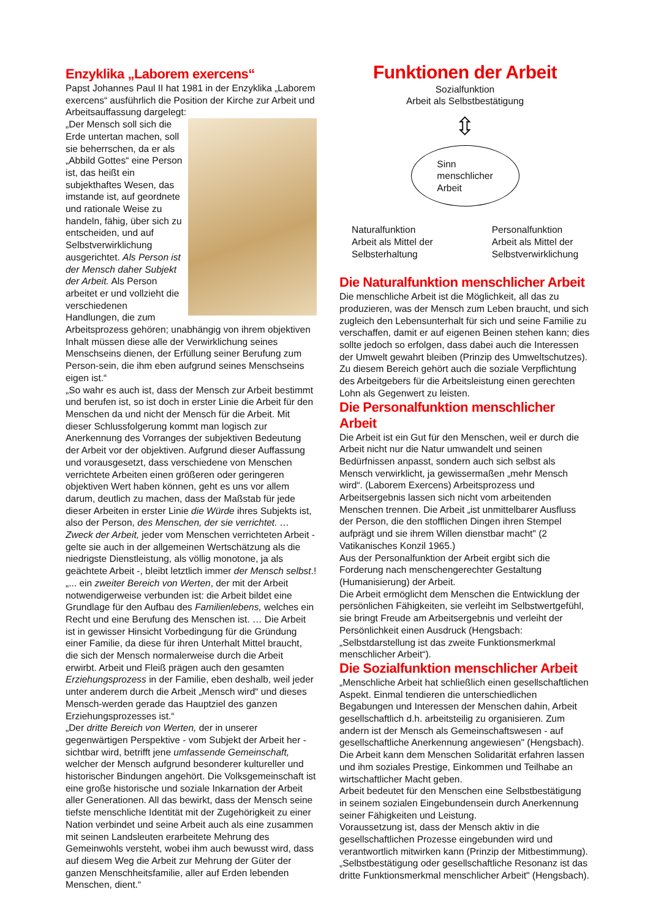Enzyklika „Laborem exercens“
Papst Johannes Paul II hat 1981 in der Enzyklika „Laborem exercens“ ausführlich die Position der Kirche zur Arbeit und Arbeitsauffassung dargelegt:
„Der Mensch soll sich die Erde untertan machen, soll sie beherrschen, da er als „Abbild Gottes“ eine Person ist, das heißt ein subjekthaftes Wesen, das imstande ist, auf geordnete und rationale Weise zu handeln, fähig, über sich zu entscheiden, und auf Selbstverwirklichung ausgerichtet. Als Person ist der Mensch daher Subjekt der Arbeit. Als Person arbeitet er und vollzieht die verschiedenen Handlungen, die zum Arbeitsprozess gehören; unabhängig von ihrem objektiven Inhalt müssen diese alle der Verwirklichung seines Menschseins dienen, der Erfüllung seiner Berufung zum Person-sein, die ihm eben aufgrund seines Menschseins eigen ist.“
„So wahr es auch ist, dass der Mensch zur Arbeit bestimmt und berufen ist, so ist doch in erster Linie die Arbeit für den Menschen da und nicht der Mensch für die Arbeit. Mit dieser Schlussfolgerung kommt man logisch zur Anerkennung des Vorranges der subjektiven Bedeutung der Arbeit vor der objektiven. Aufgrund dieser Auffassung und vorausgesetzt, dass verschiedene von Menschen verrichtete Arbeiten einen größeren oder geringeren objektiven Wert haben können, geht es uns vor allem darum, deutlich zu machen, dass der Maßstab für jede dieser Arbeiten in erster Linie die Würde ihres Subjekts ist, also der Person, des Menschen, der sie verrichtet. … Zweck der Arbeit, jeder vom Menschen verrichteten Arbeit - gelte sie auch in der allgemeinen Wertschätzung als die niedrigste Dienstleistung, als völlig monotone, ja als geächtete Arbeit -, bleibt letztlich immer der Mensch selbst.!
„... ein zweiter Bereich von Werten, der mit der Arbeit notwendigerweise verbunden ist: die Arbeit bildet eine Grundlage für den Aufbau des Familienlebens, welches ein Recht und eine Berufung des Menschen ist. … Die Arbeit ist in gewisser Hinsicht Vorbedingung für die Gründung einer Familie, da diese für ihren Unterhalt Mittel braucht, die sich der Mensch normalerweise durch die Arbeit erwirbt. Arbeit und Fleiß prägen auch den gesamten Erziehungsprozess in der Familie, eben deshalb, weil jeder unter anderem durch die Arbeit „Mensch wird“ und dieses Mensch-werden gerade das Hauptziel des ganzen Erziehungsprozesses ist.“
„Der dritte Bereich von Werten, der in unserer gegenwärtigen Perspektive - vom Subjekt der Arbeit her - sichtbar wird, betrifft jene umfassende Gemeinschaft, welcher der Mensch aufgrund besonderer kultureller und historischer Bindungen angehört. Die Volksgemeinschaft ist eine große historische und soziale Inkarnation der Arbeit aller Generationen. All das bewirkt, dass der Mensch seine tiefste menschliche Identität mit der Zugehörigkeit zu einer Nation verbindet und seine Arbeit auch als eine zusammen mit seinen Landsleuten erarbeitete Mehrung des Gemeinwohls versteht, wobei ihm auch bewusst wird, dass auf diesem Weg die Arbeit zur Mehrung der Güter der ganzen Menschheitsfamilie, aller auf Erden lebenden Menschen, dient.“
Funktionen der Arbeit
Sozialfunktion
Arbeit als Selbstbestätigung
⇳
Sinn
menschlicher
Arbeit
Naturalfunktion
Arbeit als Mittel der
Selbsterhaltung
Personalfunktion
Arbeit als Mittel der
Selbstverwirklichung
Die Naturalfunktion menschlicher Arbeit
Die menschliche Arbeit ist die Möglichkeit, all das zu produzieren, was der Mensch zum Leben braucht, und sich zugleich den Lebensunterhalt für sich und seine Familie zu verschaffen, damit er auf eigenen Beinen stehen kann; dies sollte jedoch so erfolgen, dass dabei auch die Interessen der Umwelt gewahrt bleiben (Prinzip des Umweltschutzes). Zu diesem Bereich gehört auch die soziale Verpflichtung des Arbeitgebers für die Arbeitsleistung einen gerechten Lohn als Gegenwert zu leisten.
Die Personalfunktion menschlicher Arbeit
Die Arbeit ist ein Gut für den Menschen, weil er durch die Arbeit nicht nur die Natur umwandelt und seinen Bedürfnissen anpasst, sondern auch sich selbst als Mensch verwirklicht, ja gewissermaßen „mehr Mensch wird“. (Laborem Exercens) Arbeitsprozess und Arbeitsergebnis lassen sich nicht vom arbeitenden Menschen trennen. Die Arbeit „ist unmittelbarer Ausfluss der Person, die den stofflichen Dingen ihren Stempel aufprägt und sie ihrem Willen dienstbar macht" (2 Vatikanisches Konzil 1965.)
Aus der Personalfunktion der Arbeit ergibt sich die Forderung nach menschengerechter Gestaltung (Humanisierung) der Arbeit.
Die Arbeit ermöglicht dem Menschen die Entwicklung der persönlichen Fähigkeiten, sie verleiht im Selbstwertgefühl, sie bringt Freude am Arbeitsergebnis und verleiht der Persönlichkeit einen Ausdruck (Hengsbach: „Selbstdarstellung ist das zweite Funktionsmerkmal menschlicher Arbeit“).
Die Sozialfunktion menschlicher Arbeit
„Menschliche Arbeit hat schließlich einen gesellschaftlichen Aspekt. Einmal tendieren die unterschiedlichen Begabungen und Interessen der Menschen dahin, Arbeit gesellschaftlich d.h. arbeitsteilig zu organisieren. Zum andern ist der Mensch als Gemeinschaftswesen - auf gesellschaftliche Anerkennung angewiesen" (Hengsbach).
Die Arbeit kann dem Menschen Solidarität erfahren lassen und ihm soziales Prestige, Einkommen und Teilhabe an wirtschaftlicher Macht geben.
Arbeit bedeutet für den Menschen eine Selbstbestätigung in seinem sozialen Eingebundensein durch Anerkennung seiner Fähigkeiten und Leistung.
Voraussetzung ist, dass der Mensch aktiv in die gesellschaftlichen Prozesse eingebunden wird und verantwortlich mitwirken kann (Prinzip der Mitbestimmung).
„Selbstbestätigung oder gesellschaftliche Resonanz ist das dritte Funktionsmerkmal menschlicher Arbeit" (Hengsbach).